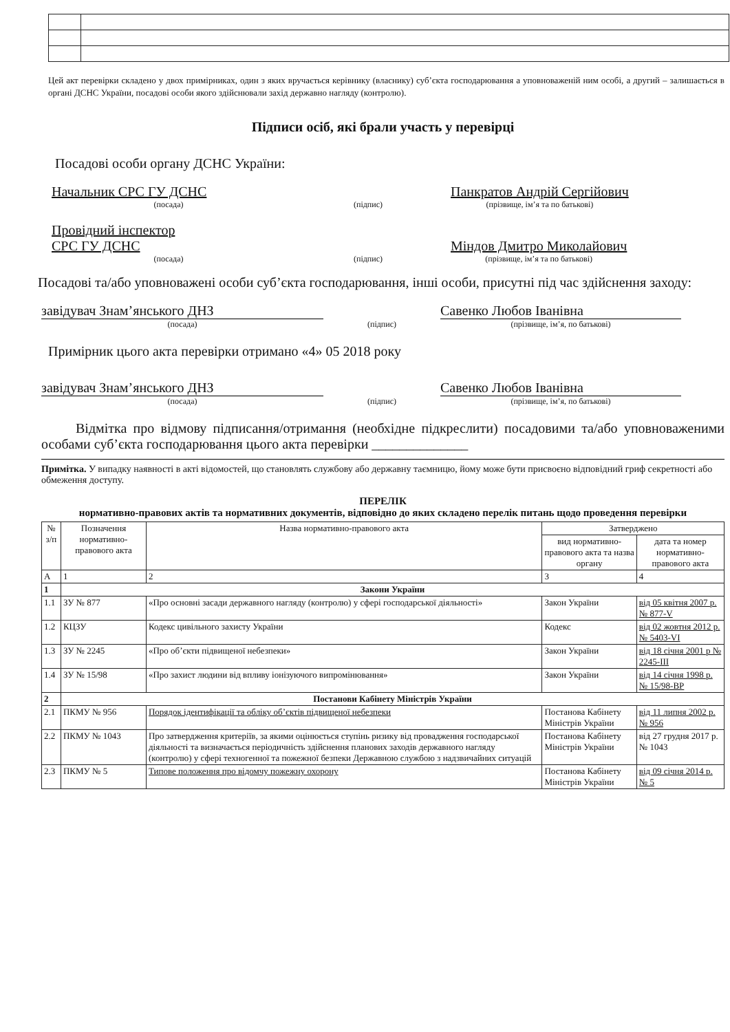Цей акт перевірки складено у двох примірниках, один з яких вручається керівнику (власнику) суб’єкта господарювання а уповноваженій ним особі, а другий – залишається в органі ДСНС України, посадові особи якого здійснювали захід державно нагляду (контролю).
Підписи осіб, які брали участь у перевірці
Посадові особи органу ДСНС України:
Начальник СРС ГУ ДСНС
(посада)
(підпис)
Панкратов Андрій Сергійович
(прізвище, ім’я та по батькові)
Провідний інспектор
СРС ГУ ДСНС
(посада)
(підпис)
Міндов Дмитро Миколайович
(прізвище, ім’я та по батькові)
Посадові та/або уповноважені особи суб’єкта господарювання, інші особи, присутні під час здійснення заходу:
завідувач Знам’янського ДНЗ
Савенко Любов Іванівна
(посада) (підпис) (прізвище, ім’я, по батькові)
Примірник цього акта перевірки отримано «4» 05 2018 року
завідувач Знам’янського ДНЗ
Савенко Любов Іванівна
(посада) (підпис) (прізвище, ім’я, по батькові)
Відмітка про відмову підписання/отримання (необхідне підкреслити) посадовими та/або уповноваженими особами суб’єкта господарювання цього акта перевірки ______________
Примітка. У випадку наявності в акті відомостей, що становлять службову або державну таємницю, йому може бути присвоєно відповідний гриф секретності або обмеження доступу.
ПЕРЕЛІК
нормативно-правових актів та нормативних документів, відповідно до яких складено перелік питань щодо проведення перевірки
| № з/п | Позначення нормативно-правового акта | Назва нормативно-правового акта | Затверджено | |
| --- | --- | --- | --- | --- |
| | | | вид нормативно-правового акта та назва органу | дата та номер нормативно-правового акта |
| А | 1 | 2 | 3 | 4 |
| 1 | Закони України | | | |
| 1.1 | ЗУ № 877 | «Про основні засади державного нагляду (контролю) у сфері господарської діяльності» | Закон України | від 05 квітня 2007 р. № 877-V |
| 1.2 | КЦЗУ | Кодекс цивільного захисту України | Кодекс | від 02 жовтня 2012 р. № 5403-VI |
| 1.3 | ЗУ № 2245 | «Про об’єкти підвищеної небезпеки» | Закон України | від 18 січня 2001 р № 2245-III |
| 1.4 | ЗУ № 15/98 | «Про захист людини від впливу іонізуючого випромінювання» | Закон України | від 14 січня 1998 р. № 15/98-ВР |
| 2 | Постанови Кабінету Міністрів України | | | |
| 2.1 | ПКМУ № 956 | Порядок ідентифікації та обліку об’єктів підвищеної небезпеки | Постанова Кабінету Міністрів України | від 11 липня 2002 р. № 956 |
| 2.2 | ПКМУ № 1043 | Про затвердження критеріїв, за якими оцінюється ступінь ризику від провадження господарської діяльності та визначається періодичність здійснення планових заходів державного нагляду (контролю) у сфері техногенної та пожежної безпеки Державною службою з надзвичайних ситуацій | Постанова Кабінету Міністрів України | від 27 грудня 2017 р. № 1043 |
| 2.3 | ПКМУ № 5 | Типове положення про відомчу пожежну охорону | Постанова Кабінету Міністрів України | від 09 січня 2014 р. № 5 |